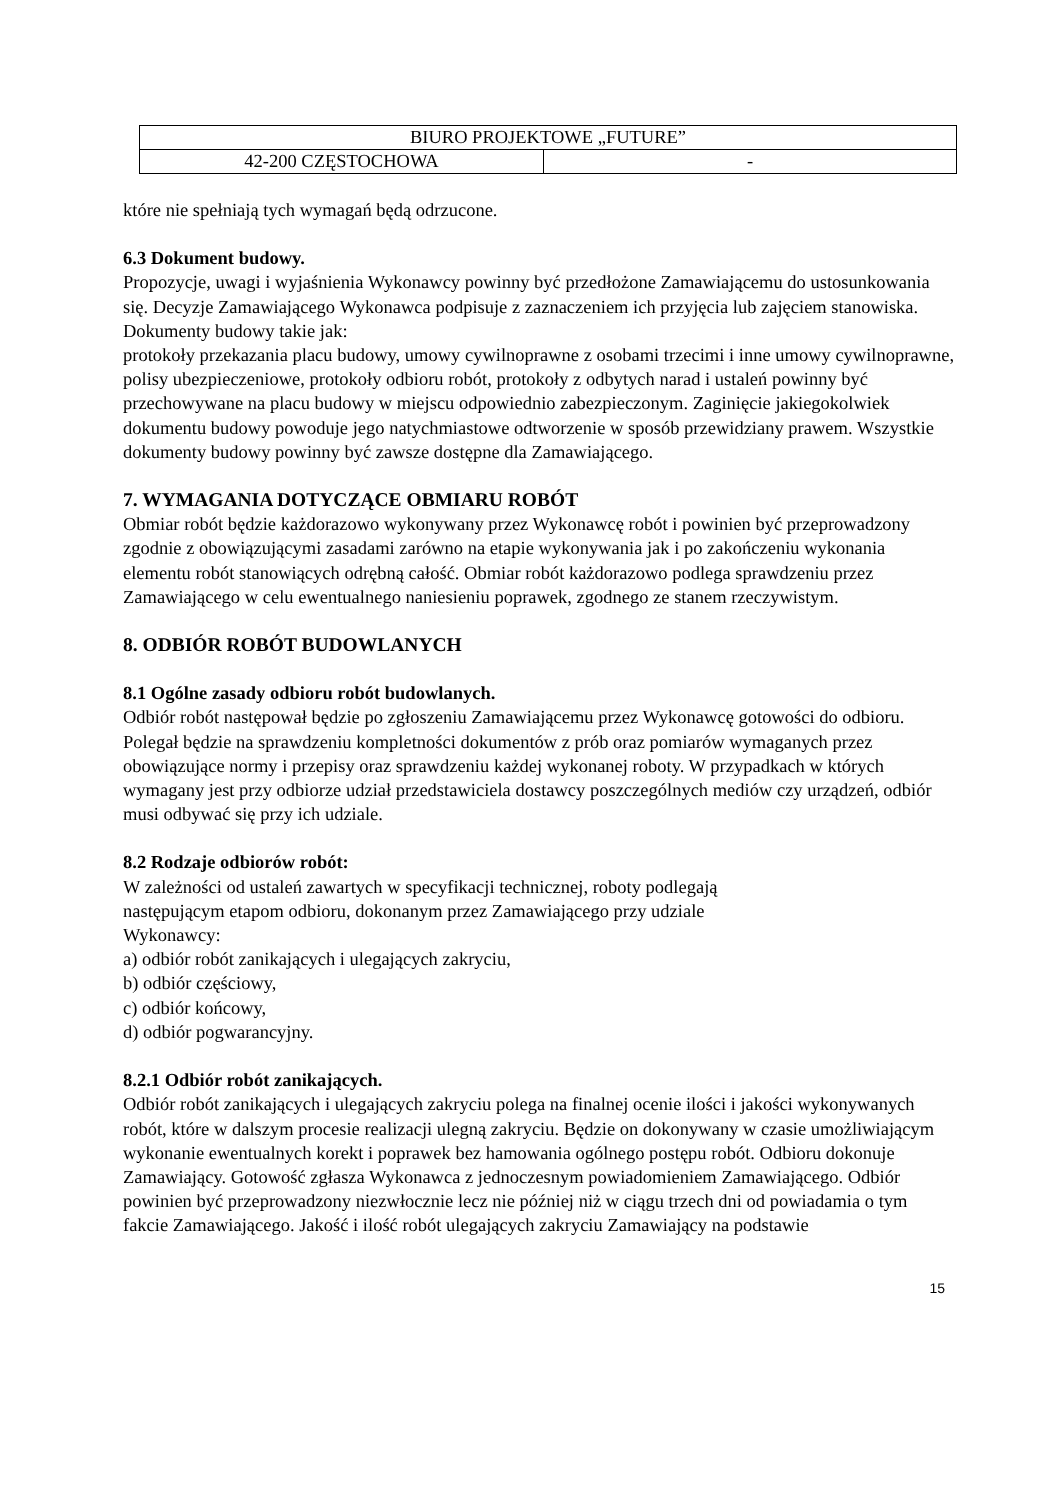| BIURO PROJEKTOWE „FUTURE” | |
| 42-200 CZĘSTOCHOWA | - |
które nie spełniają tych wymagań będą odrzucone.
6.3 Dokument budowy.
Propozycje, uwagi i wyjaśnienia Wykonawcy powinny być przedłożone Zamawiającemu do ustosunkowania się. Decyzje Zamawiającego Wykonawca podpisuje z zaznaczeniem ich przyjęcia lub zajęciem stanowiska. Dokumenty budowy takie jak:
protokoły przekazania placu budowy, umowy cywilnoprawne z osobami trzecimi i inne umowy cywilnoprawne, polisy ubezpieczeniowe, protokoły odbioru robót, protokoły z odbytych narad i ustaleń powinny być przechowywane na placu budowy w miejscu odpowiednio zabezpieczonym. Zaginięcie jakiegokolwiek dokumentu budowy powoduje jego natychmiastowe odtworzenie w sposób przewidziany prawem. Wszystkie dokumenty budowy powinny być zawsze dostępne dla Zamawiającego.
7. WYMAGANIA DOTYCZĄCE OBMIARU ROBÓT
Obmiar robót będzie każdorazowo wykonywany przez Wykonawcę robót i powinien być przeprowadzony zgodnie z obowiązującymi zasadami zarówno na etapie wykonywania jak i po zakończeniu wykonania elementu robót stanowiących odrębną całość. Obmiar robót każdorazowo podlega sprawdzeniu przez Zamawiającego w celu ewentualnego naniesieniu poprawek, zgodnego ze stanem rzeczywistym.
8. ODBIÓR ROBÓT BUDOWLANYCH
8.1 Ogólne zasady odbioru robót budowlanych.
Odbiór robót następował będzie po zgłoszeniu Zamawiającemu przez Wykonawcę gotowości do odbioru. Polegał będzie na sprawdzeniu kompletności dokumentów z prób oraz pomiarów wymaganych przez obowiązujące normy i przepisy oraz sprawdzeniu każdej wykonanej roboty. W przypadkach w których wymagany jest przy odbiorze udział przedstawiciela dostawcy poszczególnych mediów czy urządzeń, odbiór musi odbywać się przy ich udziale.
8.2 Rodzaje odbiorów robót:
W zależności od ustaleń zawartych w specyfikacji technicznej, roboty podlegają
następującym etapom odbioru, dokonanym przez Zamawiającego przy udziale
Wykonawcy:
a) odbiór robót zanikających i ulegających zakryciu,
b) odbiór częściowy,
c) odbiór końcowy,
d) odbiór pogwarancyjny.
8.2.1 Odbiór robót zanikających.
Odbiór robót zanikających i ulegających zakryciu polega na finalnej ocenie ilości i jakości wykonywanych robót, które w dalszym procesie realizacji ulegną zakryciu. Będzie on dokonywany w czasie umożliwiającym wykonanie ewentualnych korekt i poprawek bez hamowania ogólnego postępu robót. Odbioru dokonuje Zamawiający. Gotowość zgłasza Wykonawca z jednoczesnym powiadomieniem Zamawiającego. Odbiór powinien być przeprowadzony niezwłocznie lecz nie później niż w ciągu trzech dni od powiadamia o tym fakcie Zamawiającego. Jakość i ilość robót ulegających zakryciu Zamawiający na podstawie
15